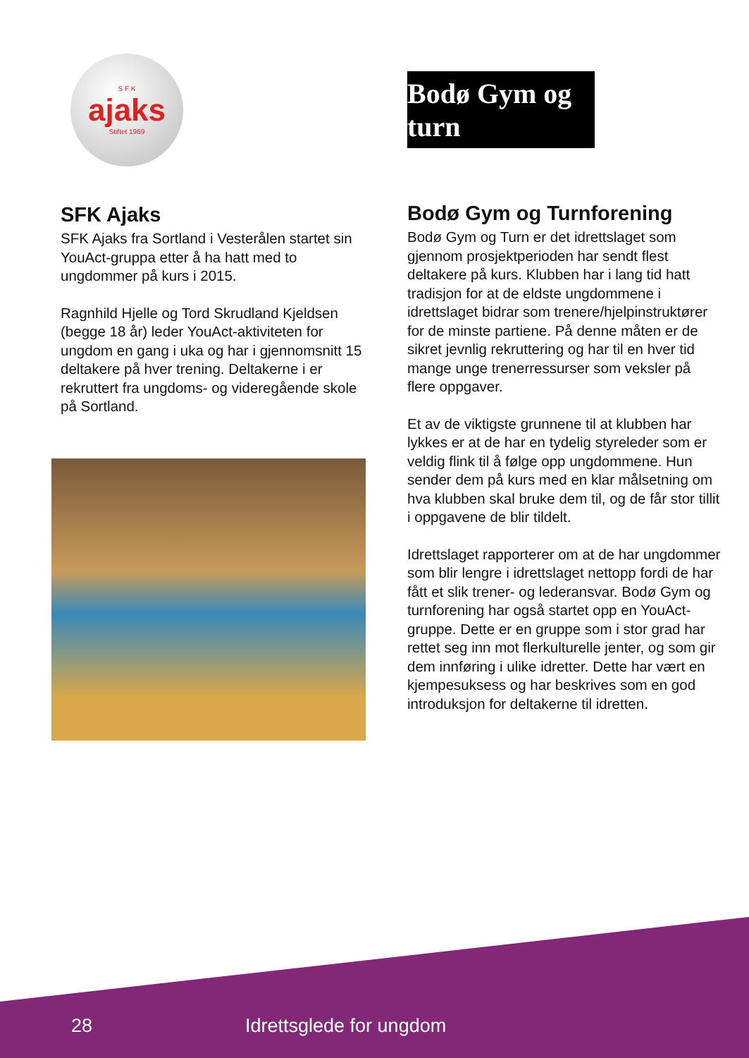S F K
ajaks
Stiftet 1969
SFK Ajaks
SFK Ajaks fra Sortland i Vesterålen startet sin YouAct-gruppa etter å ha hatt med to ungdommer på kurs i 2015.
Ragnhild Hjelle og Tord Skrudland Kjeldsen (begge 18 år) leder YouAct-aktiviteten for ungdom en gang i uka og har i gjennomsnitt 15 deltakere på hver trening. Deltakerne i er rekruttert fra ungdoms- og videregående skole på Sortland.
Bodø Gym og turn
Bodø Gym og Turnforening
Bodø Gym og Turn er det idrettslaget som gjennom prosjektperioden har sendt flest deltakere på kurs. Klubben har i lang tid hatt tradisjon for at de eldste ungdommene i idrettslaget bidrar som trenere/hjelpinstruktører for de minste partiene. På denne måten er de sikret jevnlig rekruttering og har til en hver tid mange unge trenerressurser som veksler på flere oppgaver.
Et av de viktigste grunnene til at klubben har lykkes er at de har en tydelig styreleder som er veldig flink til å følge opp ungdommene. Hun sender dem på kurs med en klar målsetning om hva klubben skal bruke dem til, og de får stor tillit i oppgavene de blir tildelt.
Idrettslaget rapporterer om at de har ungdommer som blir lengre i idrettslaget nettopp fordi de har fått et slik trener- og lederansvar. Bodø Gym og turnforening har også startet opp en YouAct-gruppe. Dette er en gruppe som i stor grad har rettet seg inn mot flerkulturelle jenter, og som gir dem innføring i ulike idretter. Dette har vært en kjempesuksess og har beskrives som en god introduksjon for deltakerne til idretten.
28 Idrettsglede for ungdom